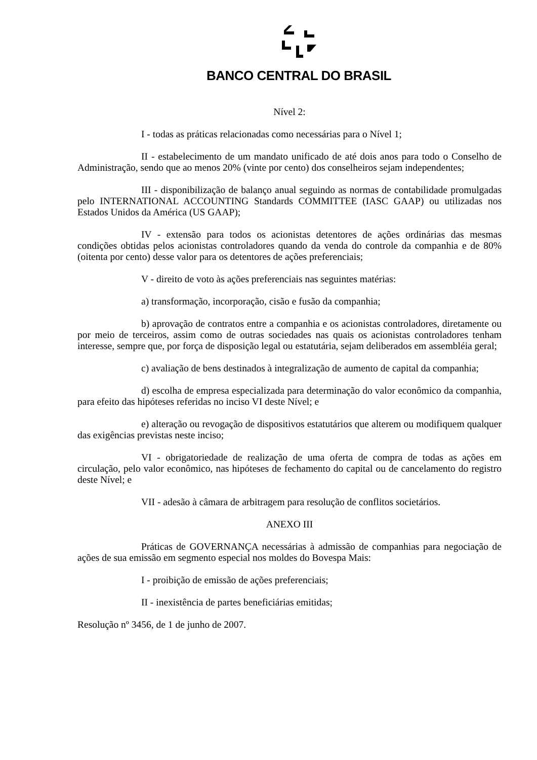BANCO CENTRAL DO BRASIL
Nível 2:
I - todas as práticas relacionadas como necessárias para o Nível 1;
II - estabelecimento de um mandato unificado de até dois anos para todo o Conselho de Administração, sendo que ao menos 20% (vinte por cento) dos conselheiros sejam independentes;
III - disponibilização de balanço anual seguindo as normas de contabilidade promulgadas pelo INTERNATIONAL ACCOUNTING Standards COMMITTEE (IASC GAAP) ou utilizadas nos Estados Unidos da América (US GAAP);
IV - extensão para todos os acionistas detentores de ações ordinárias das mesmas condições obtidas pelos acionistas controladores quando da venda do controle da companhia e de 80% (oitenta por cento) desse valor para os detentores de ações preferenciais;
V - direito de voto às ações preferenciais nas seguintes matérias:
a) transformação, incorporação, cisão e fusão da companhia;
b) aprovação de contratos entre a companhia e os acionistas controladores, diretamente ou por meio de terceiros, assim como de outras sociedades nas quais os acionistas controladores tenham interesse, sempre que, por força de disposição legal ou estatutária, sejam deliberados em assembléia geral;
c) avaliação de bens destinados à integralização de aumento de capital da companhia;
d) escolha de empresa especializada para determinação do valor econômico da companhia, para efeito das hipóteses referidas no inciso VI deste Nível; e
e) alteração ou revogação de dispositivos estatutários que alterem ou modifiquem qualquer das exigências previstas neste inciso;
VI - obrigatoriedade de realização de uma oferta de compra de todas as ações em circulação, pelo valor econômico, nas hipóteses de fechamento do capital ou de cancelamento do registro deste Nível; e
VII - adesão à câmara de arbitragem para resolução de conflitos societários.
ANEXO III
Práticas de GOVERNANÇA necessárias à admissão de companhias para negociação de ações de sua emissão em segmento especial nos moldes do Bovespa Mais:
I - proibição de emissão de ações preferenciais;
II - inexistência de partes beneficiárias emitidas;
Resolução nº 3456, de 1 de junho de 2007.